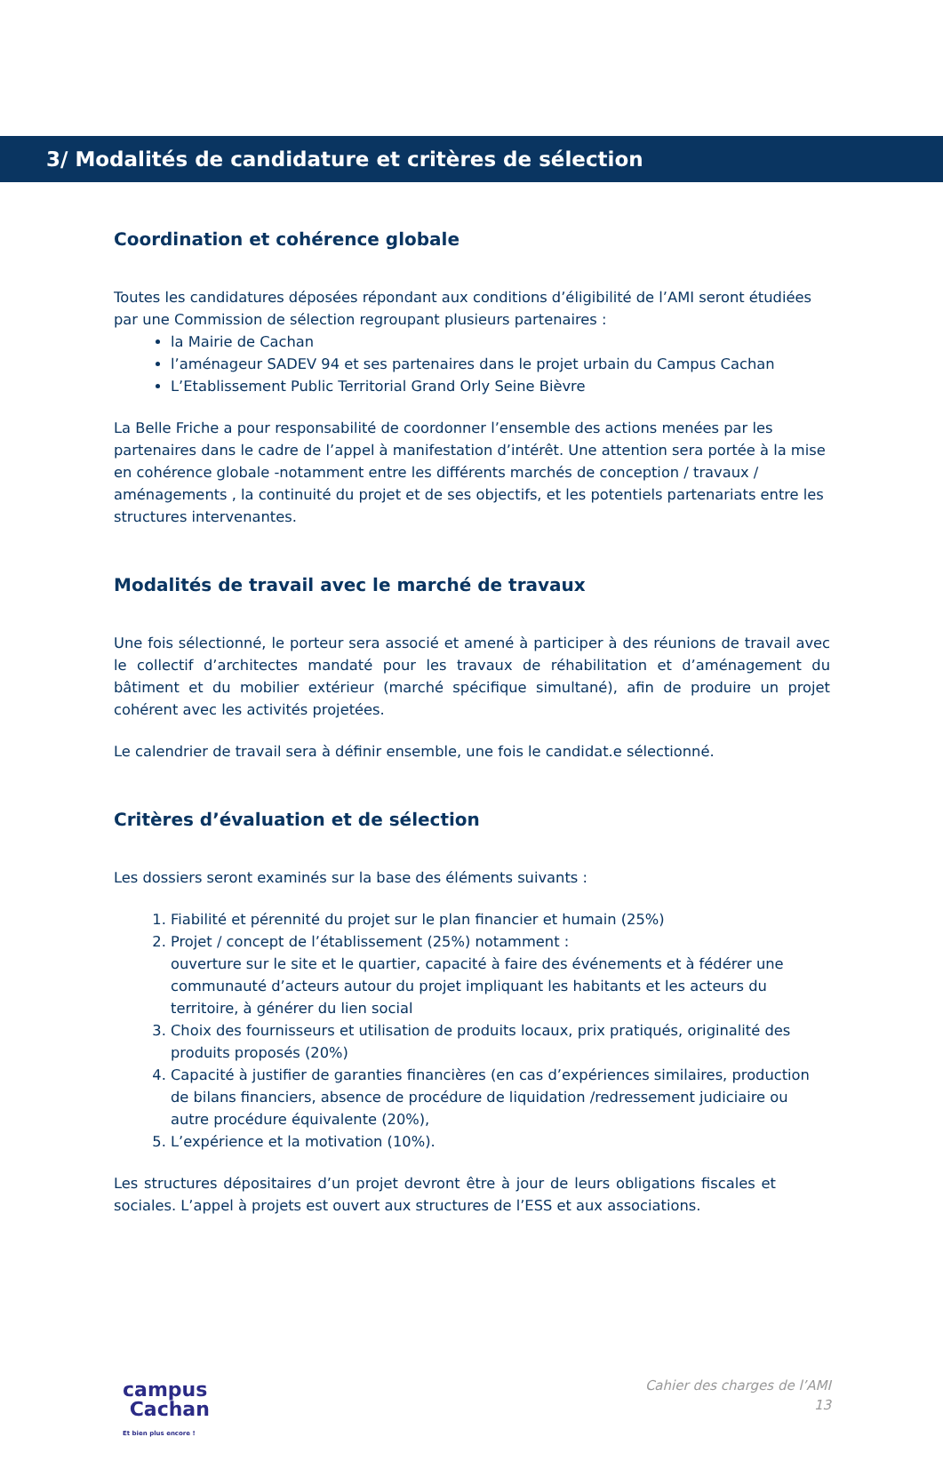3/ Modalités de candidature et critères de sélection
Coordination et cohérence globale
Toutes les candidatures déposées répondant aux conditions d’éligibilité de l’AMI seront étudiées par une Commission de sélection regroupant plusieurs partenaires :
la Mairie de Cachan
l’aménageur SADEV 94 et ses partenaires dans le projet urbain du Campus Cachan
L’Etablissement Public Territorial Grand Orly Seine Bièvre
La Belle Friche a pour responsabilité de coordonner l’ensemble des actions menées par les partenaires dans le cadre de l’appel à manifestation d’intérêt. Une attention sera portée à la mise en cohérence globale -notamment entre les différents marchés de conception / travaux / aménagements , la continuité du projet et de ses objectifs, et les potentiels partenariats entre les structures intervenantes.
Modalités de travail avec le marché de travaux
Une fois sélectionné, le porteur sera associé et amené à participer à des réunions de travail avec le collectif d’architectes mandaté pour les travaux de réhabilitation et d’aménagement du bâtiment et du mobilier extérieur (marché spécifique simultané), afin de produire un projet cohérent avec les activités projetées.
Le calendrier de travail sera à définir ensemble, une fois le candidat.e sélectionné.
Critères d’évaluation et de sélection
Les dossiers seront examinés sur la base des éléments suivants :
1. Fiabilité et pérennité du projet sur le plan financier et humain (25%)
2. Projet / concept de l’établissement (25%) notamment :
ouverture sur le site et le quartier, capacité à faire des événements et à fédérer une communauté d’acteurs autour du projet impliquant les habitants et les acteurs du territoire, à générer du lien social
3. Choix des fournisseurs et utilisation de produits locaux, prix pratiqués, originalité des produits proposés (20%)
4. Capacité à justifier de garanties financières (en cas d’expériences similaires, production de bilans financiers, absence de procédure de liquidation /redressement judiciaire ou autre procédure équivalente (20%),
5. L’expérience et la motivation (10%).
Les structures dépositaires d’un projet devront être à jour de leurs obligations fiscales et sociales. L’appel à projets est ouvert aux structures de l’ESS et aux associations.
campus
Cachan
Et bien plus encore !
Cahier des charges de l’AMI
13